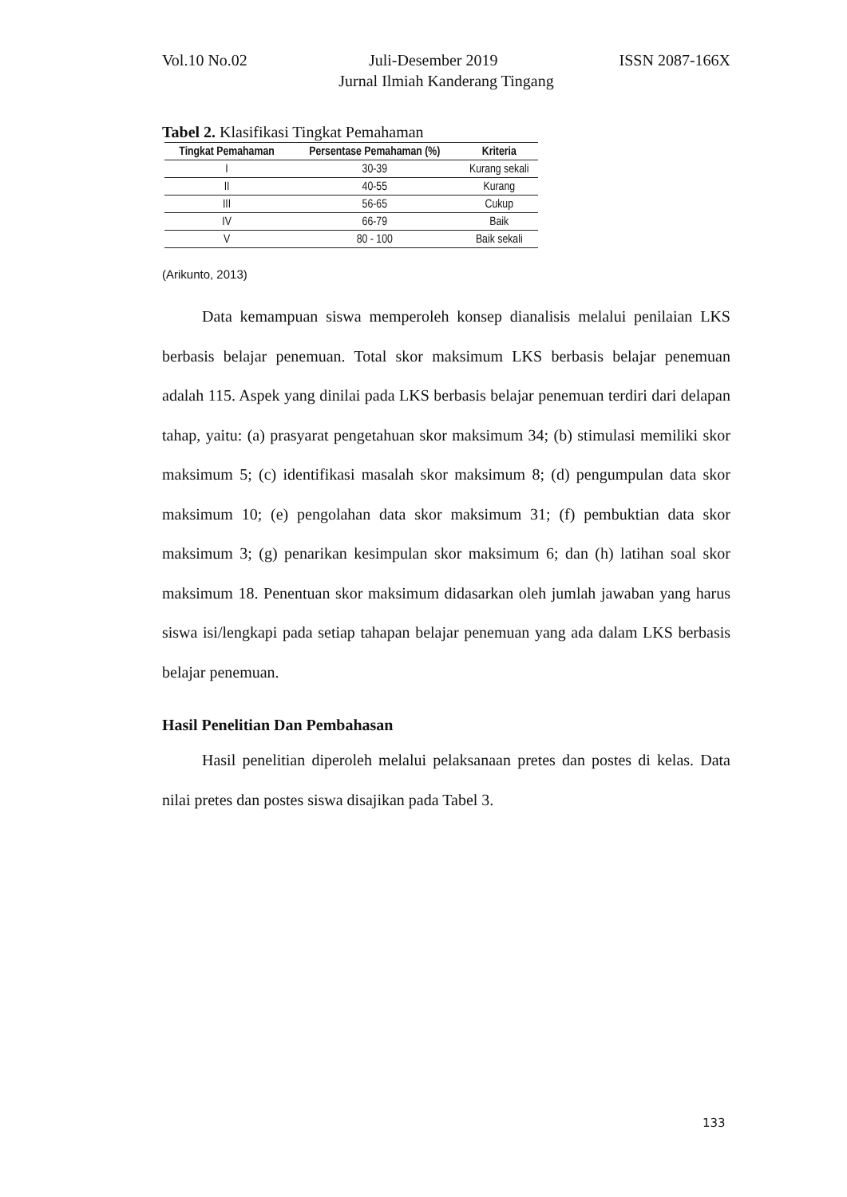Vol.10 No.02 Juli-Desember 2019 ISSN 2087-166X
Jurnal Ilmiah Kanderang Tingang
Tabel 2. Klasifikasi Tingkat Pemahaman
| Tingkat Pemahaman | Persentase Pemahaman (%) | Kriteria |
| --- | --- | --- |
| I | 30-39 | Kurang sekali |
| II | 40-55 | Kurang |
| III | 56-65 | Cukup |
| IV | 66-79 | Baik |
| V | 80 - 100 | Baik sekali |
(Arikunto, 2013)
Data kemampuan siswa memperoleh konsep dianalisis melalui penilaian LKS berbasis belajar penemuan. Total skor maksimum LKS berbasis belajar penemuan adalah 115. Aspek yang dinilai pada LKS berbasis belajar penemuan terdiri dari delapan tahap, yaitu: (a) prasyarat pengetahuan skor maksimum 34; (b) stimulasi memiliki skor maksimum 5; (c) identifikasi masalah skor maksimum 8; (d) pengumpulan data skor maksimum 10; (e) pengolahan data skor maksimum 31; (f) pembuktian data skor maksimum 3; (g) penarikan kesimpulan skor maksimum 6; dan (h) latihan soal skor maksimum 18. Penentuan skor maksimum didasarkan oleh jumlah jawaban yang harus siswa isi/lengkapi pada setiap tahapan belajar penemuan yang ada dalam LKS berbasis belajar penemuan.
Hasil Penelitian Dan Pembahasan
Hasil penelitian diperoleh melalui pelaksanaan pretes dan postes di kelas. Data nilai pretes dan postes siswa disajikan pada Tabel 3.
133